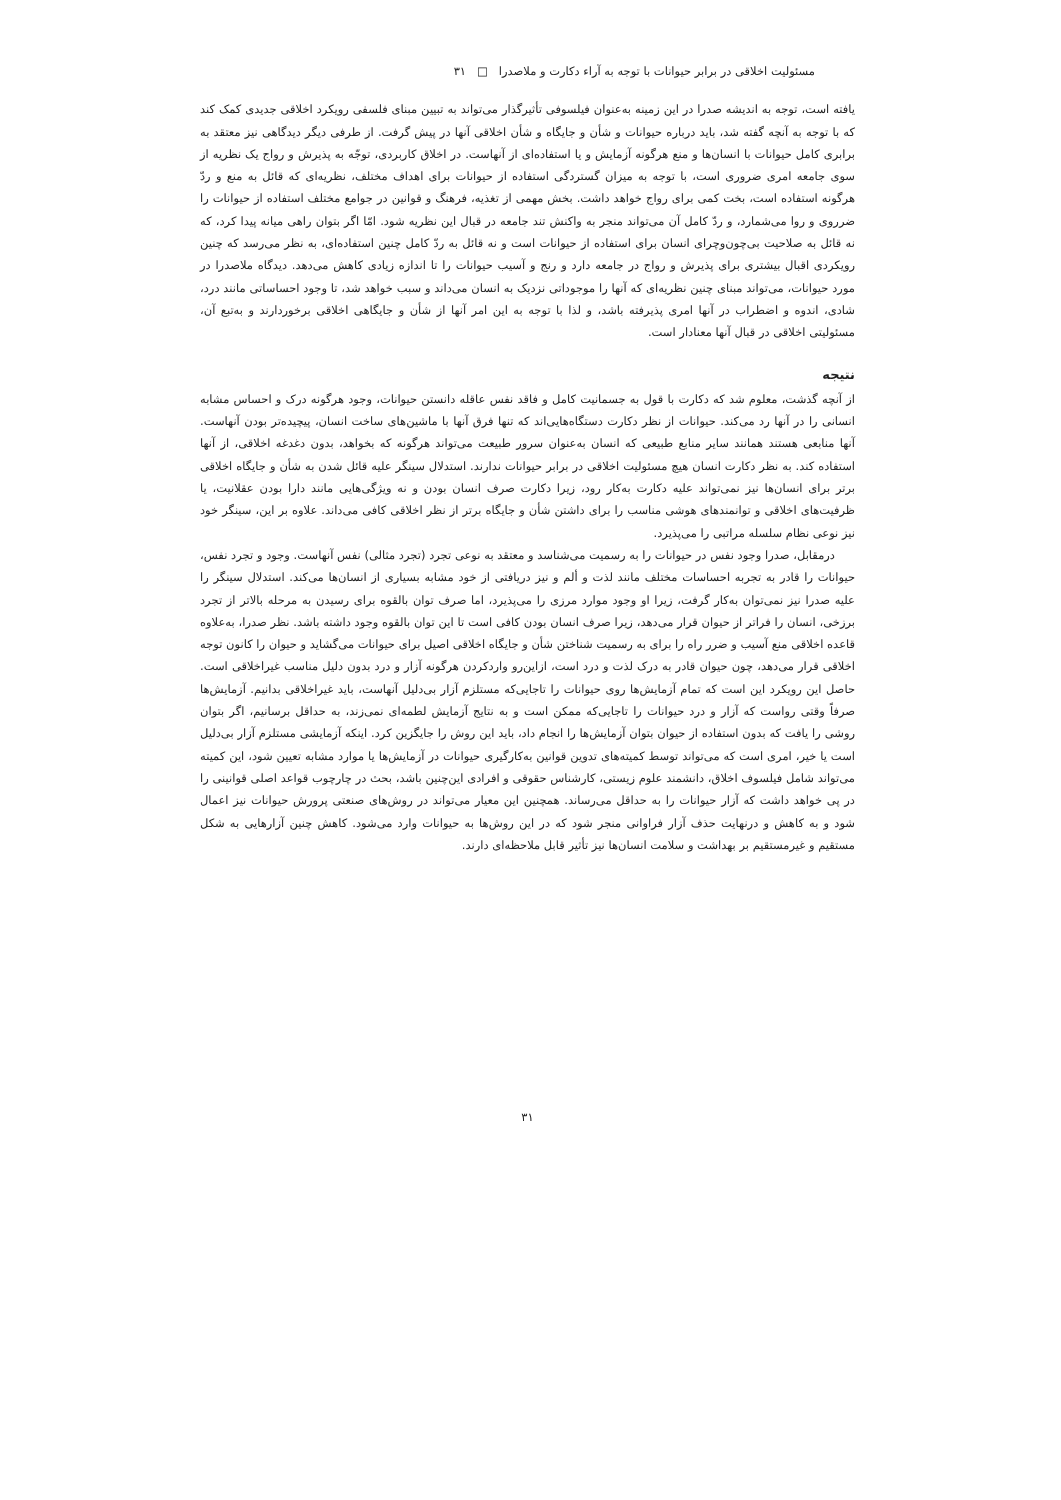مسئولیت اخلاقی در برابر حیوانات با توجه به آراء دکارت و ملاصدرا □ ۳۱
یافته است، توجه به اندیشه صدرا در این زمینه به‌عنوان فیلسوفی تأثیرگذار می‌تواند به تبیین مبنای فلسفی رویکرد اخلاقی جدیدی کمک کند که با توجه به آنچه گفته شد، باید درباره حیوانات و شأن و جایگاه و شأن اخلاقی آنها در پیش گرفت. از طرفی دیگر دیدگاهی نیز معتقد به برابری کامل حیوانات با انسان‌ها و منع هرگونه آزمایش و یا استفاده‌ای از آنهاست. در اخلاق کاربردی، توجّه به پذیرش و رواج یک نظریه از سوی جامعه امری ضروری است، با توجه به میزان گستردگی استفاده از حیوانات برای اهداف مختلف، نظریه‌ای که قائل به منع و ردّ هرگونه استفاده است، بخت کمی برای رواج خواهد داشت. بخش مهمی از تغذیه، فرهنگ و قوانین در جوامع مختلف استفاده از حیوانات را ضرروی و روا می‌شمارد، و ردّ کامل آن می‌تواند منجر به واکنش تند جامعه در قبال این نظریه شود. امّا اگر بتوان راهی میانه پیدا کرد، که نه قائل به صلاحیت بی‌چون‌وچرای انسان برای استفاده از حیوانات است و نه قائل به ردّ کامل چنین استفاده‌ای، به نظر می‌رسد که چنین رویکردی اقبال بیشتری برای پذیرش و رواج در جامعه دارد و رنج و آسیب حیوانات را تا اندازه زیادی کاهش می‌دهد. دیدگاه ملاصدرا در مورد حیوانات، می‌تواند مبنای چنین نظریه‌ای که آنها را موجوداتی نزدیک به انسان می‌داند و سبب خواهد شد، تا وجود احساساتی مانند درد، شادی، اندوه و اضطراب در آنها امری پذیرفته باشد، و لذا با توجه به این امر آنها از شأن و جایگاهی اخلاقی برخوردارند و به‌تبع آن، مسئولیتی اخلاقی در قبال آنها معنادار است.
نتیجه
از آنچه گذشت، معلوم شد که دکارت با قول به جسمانیت کامل و فاقد نفس عاقله دانستن حیوانات، وجود هرگونه درک و احساس مشابه انسانی را در آنها رد می‌کند. حیوانات از نظر دکارت دستگاه‌هایی‌اند که تنها فرق آنها با ماشین‌های ساخت انسان، پیچیده‌تر بودن آنهاست. آنها منابعی هستند همانند سایر منابع طبیعی که انسان به‌عنوان سرور طبیعت می‌تواند هرگونه که بخواهد، بدون دغدغه اخلاقی، از آنها استفاده کند. به نظر دکارت انسان هیچ مسئولیت اخلاقی در برابر حیوانات ندارند. استدلال سینگر علیه قائل شدن به شأن و جایگاه اخلاقی برتر برای انسان‌ها نیز نمی‌تواند علیه دکارت به‌کار رود، زیرا دکارت صرف انسان بودن و نه ویژگی‌هایی مانند دارا بودن عقلانیت، یا ظرفیت‌های اخلاقی و توانمندهای هوشی مناسب را برای داشتن شأن و جایگاه برتر از نظر اخلاقی کافی می‌داند. علاوه بر این، سینگر خود نیز نوعی نظام سلسله مراتبی را می‌پذیرد.
درمقابل، صدرا وجود نفس در حیوانات را به رسمیت می‌شناسد و معتقد به نوعی تجرد (تجرد مثالی) نفس آنهاست. وجود و تجرد نفس، حیوانات را قادر به تجربه احساسات مختلف مانند لذت و ألم و نیز دریافتی از خود مشابه بسیاری از انسان‌ها می‌کند. استدلال سینگر را علیه صدرا نیز نمی‌توان به‌کار گرفت، زیرا او وجود موارد مرزی را می‌پذیرد، اما صرف توان بالقوه برای رسیدن به مرحله بالاتر از تجرد برزخی، انسان را فراتر از حیوان قرار می‌دهد، زیرا صرف انسان بودن کافی است تا این توان بالقوه وجود داشته باشد. نظر صدرا، به‌علاوه قاعده اخلاقی منع آسیب و ضرر راه را برای به رسمیت شناختن شأن و جایگاه اخلاقی اصیل برای حیوانات می‌گشاید و حیوان را کانون توجه اخلاقی قرار می‌دهد، چون حیوان قادر به درک لذت و درد است، ازاین‌رو واردکردن هرگونه آزار و درد بدون دلیل مناسب غیراخلاقی است. حاصل این رویکرد این است که تمام آزمایش‌ها روی حیوانات را تاجایی‌که مستلزم آزار بی‌دلیل آنهاست، باید غیراخلاقی بدانیم. آزمایش‌ها صرفاً وقتی رواست که آزار و درد حیوانات را تاجایی‌که ممکن است و به نتایج آزمایش لطمه‌ای نمی‌زند، به حداقل برسانیم، اگر بتوان روشی را یافت که بدون استفاده از حیوان بتوان آزمایش‌ها را انجام داد، باید این روش را جایگزین کرد. اینکه آزمایشی مستلزم آزار بی‌دلیل است یا خیر، امری است که می‌تواند توسط کمیته‌های تدوین قوانین به‌کارگیری حیوانات در آزمایش‌ها یا موارد مشابه تعیین شود، این کمیته می‌تواند شامل فیلسوف اخلاق، دانشمند علوم زیستی، کارشناس حقوقی و افرادی این‌چنین باشد، بحث در چارچوب قواعد اصلی قوانینی را در پی خواهد داشت که آزار حیوانات را به حداقل می‌رساند. همچنین این معیار می‌تواند در روش‌های صنعتی پرورش حیوانات نیز اعمال شود و به کاهش و درنهایت حذف آزار فراوانی منجر شود که در این روش‌ها به حیوانات وارد می‌شود. کاهش چنین آزارهایی به شکل مستقیم و غیرمستقیم بر بهداشت و سلامت انسان‌ها نیز تأثیر قابل ملاحظه‌ای دارند.
۳۱